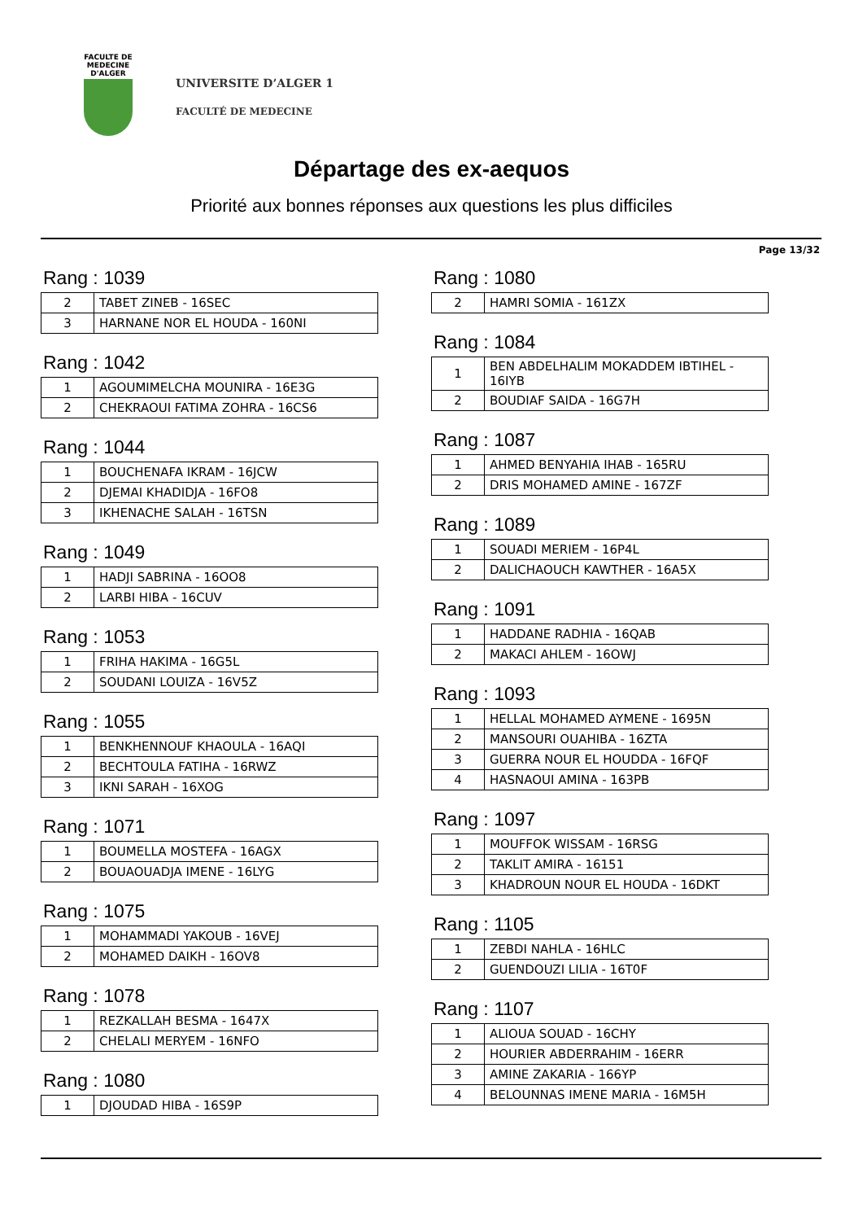FACULTE DE MEDECINE
D'ALGER
UNIVERSITE D’ALGER 1
FACULTÉ DE MEDECINE
Départage des ex-aequos
Priorité aux bonnes réponses aux questions les plus difficiles
Page 13/32
Rang : 1039
| 2 | TABET ZINEB - 16SEC |
| 3 | HARNANE NOR EL HOUDA - 160NI |
Rang : 1042
| 1 | AGOUMIMELCHA MOUNIRA - 16E3G |
| 2 | CHEKRAOUI FATIMA ZOHRA - 16CS6 |
Rang : 1044
| 1 | BOUCHENAFA IKRAM - 16JCW |
| 2 | DJEMAI KHADIDJA - 16FO8 |
| 3 | IKHENACHE SALAH - 16TSN |
Rang : 1049
| 1 | HADJI SABRINA - 16OO8 |
| 2 | LARBI HIBA - 16CUV |
Rang : 1053
| 1 | FRIHA HAKIMA - 16G5L |
| 2 | SOUDANI LOUIZA - 16V5Z |
Rang : 1055
| 1 | BENKHENNOUF KHAOULA - 16AQI |
| 2 | BECHTOULA FATIHA - 16RWZ |
| 3 | IKNI SARAH - 16XOG |
Rang : 1071
| 1 | BOUMELLA MOSTEFA - 16AGX |
| 2 | BOUAOUADJA IMENE - 16LYG |
Rang : 1075
| 1 | MOHAMMADI YAKOUB - 16VEJ |
| 2 | MOHAMED DAIKH - 16OV8 |
Rang : 1078
| 1 | REZKALLAH BESMA - 1647X |
| 2 | CHELALI MERYEM - 16NFO |
Rang : 1080
| 1 | DJOUDAD HIBA - 16S9P |
Rang : 1080
| 2 | HAMRI SOMIA - 161ZX |
Rang : 1084
| 1 | BEN ABDELHALIM MOKADDEM IBTIHEL - 16IYB |
| 2 | BOUDIAF SAIDA - 16G7H |
Rang : 1087
| 1 | AHMED BENYAHIA IHAB - 165RU |
| 2 | DRIS MOHAMED AMINE - 167ZF |
Rang : 1089
| 1 | SOUADI MERIEM - 16P4L |
| 2 | DALICHAOUCH KAWTHER - 16A5X |
Rang : 1091
| 1 | HADDANE RADHIA - 16QAB |
| 2 | MAKACI AHLEM - 16OWJ |
Rang : 1093
| 1 | HELLAL MOHAMED AYMENE - 1695N |
| 2 | MANSOURI OUAHIBA - 16ZTA |
| 3 | GUERRA NOUR EL HOUDDA - 16FQF |
| 4 | HASNAOUI AMINA - 163PB |
Rang : 1097
| 1 | MOUFFOK WISSAM - 16RSG |
| 2 | TAKLIT AMIRA - 16151 |
| 3 | KHADROUN NOUR EL HOUDA - 16DKT |
Rang : 1105
| 1 | ZEBDI NAHLA - 16HLC |
| 2 | GUENDOUZI LILIA - 16T0F |
Rang : 1107
| 1 | ALIOUA SOUAD - 16CHY |
| 2 | HOURIER ABDERRAHIM - 16ERR |
| 3 | AMINE ZAKARIA - 166YP |
| 4 | BELOUNNAS IMENE MARIA - 16M5H |